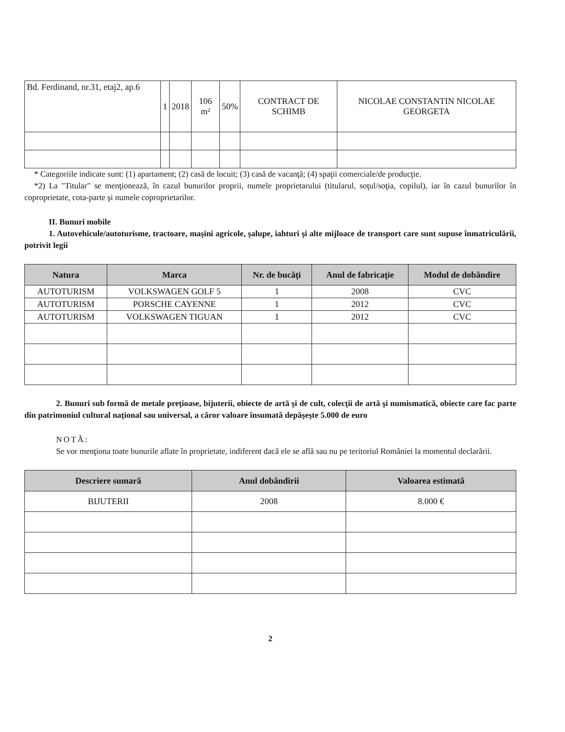| Bd. Ferdinand, nr.31, etaj2, ap.6 | 1 | 2018 | 106 m² | 50% | CONTRACT DE SCHIMB | NICOLAE CONSTANTIN NICOLAE GEORGETA |
* Categoriile indicate sunt: (1) apartament; (2) casă de locuit; (3) casă de vacanţă; (4) spaţii comerciale/de producţie.
*2) La "Titular" se menţionează, în cazul bunurilor proprii, numele proprietarului (titularul, soţul/soţia, copilul), iar în cazul bunurilor în coproprietate, cota-parte şi numele coproprietarilor.
II. Bunuri mobile
1. Autovehicule/autoturisme, tractoare, maşini agricole, şalupe, iahturi şi alte mijloace de transport care sunt supuse înmatriculării, potrivit legii
| Natura | Marca | Nr. de bucăţi | Anul de fabricaţie | Modul de dobândire |
| --- | --- | --- | --- | --- |
| AUTOTURISM | VOLKSWAGEN GOLF 5 | 1 | 2008 | CVC |
| AUTOTURISM | PORSCHE CAYENNE | 1 | 2012 | CVC |
| AUTOTURISM | VOLKSWAGEN TIGUAN | 1 | 2012 | CVC |
2. Bunuri sub formă de metale preţioase, bijuterii, obiecte de artă şi de cult, colecţii de artă şi numismatică, obiecte care fac parte din patrimoniul cultural naţional sau universal, a căror valoare însumată depăşeşte 5.000 de euro
NOTĂ:
Se vor menţiona toate bunurile aflate în proprietate, indiferent dacă ele se află sau nu pe teritoriul României la momentul declarării.
| Descriere sumară | Anul dobândirii | Valoarea estimată |
| --- | --- | --- |
| BIJUTERII | 2008 | 8.000 € |
2